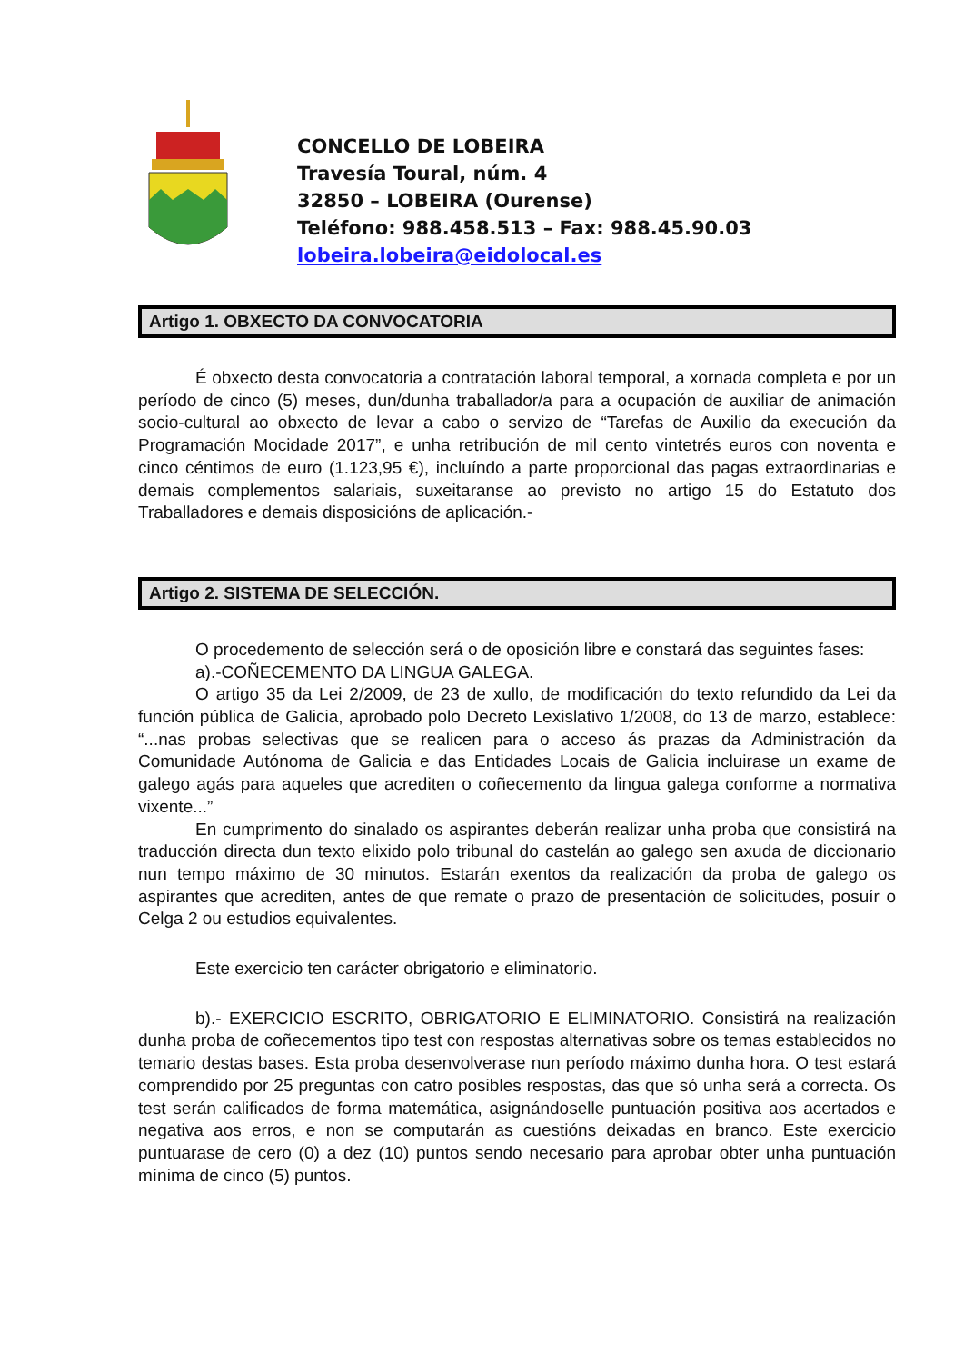CONCELLO DE LOBEIRA
Travesía Toural, núm. 4
32850 – LOBEIRA (Ourense)
Teléfono: 988.458.513 – Fax: 988.45.90.03
lobeira.lobeira@eidolocal.es
Artigo 1. OBXECTO DA CONVOCATORIA
É obxecto desta convocatoria a contratación laboral temporal, a xornada completa e por un período de cinco (5) meses, dun/dunha traballador/a para a ocupación de auxiliar de animación socio-cultural ao obxecto de levar a cabo o servizo de “Tarefas de Auxilio da execución da Programación Mocidade 2017”, e unha retribución de mil cento vintetrés euros con noventa e cinco céntimos de euro (1.123,95 €), incluíndo a parte proporcional das pagas extraordinarias e demais complementos salariais, suxeitaranse ao previsto no artigo 15 do Estatuto dos Traballadores e demais disposicións de aplicación.-
Artigo 2. SISTEMA DE SELECCIÓN.
O procedemento de selección será o de oposición libre e constará das seguintes fases:
a).-COÑECEMENTO DA LINGUA GALEGA.
O artigo 35 da Lei 2/2009, de 23 de xullo, de modificación do texto refundido da Lei da función pública de Galicia, aprobado polo Decreto Lexislativo 1/2008, do 13 de marzo, establece: “...nas probas selectivas que se realicen para o acceso ás prazas da Administración da Comunidade Autónoma de Galicia e das Entidades Locais de Galicia incluirase un exame de galego agás para aqueles que acrediten o coñecemento da lingua galega conforme a normativa vixente...”
En cumprimento do sinalado os aspirantes deberán realizar unha proba que consistirá na traducción directa dun texto elixido polo tribunal do castelán ao galego sen axuda de diccionario nun tempo máximo de 30 minutos. Estarán exentos da realización da proba de galego os aspirantes que acrediten, antes de que remate o prazo de presentación de solicitudes, posuír o Celga 2 ou estudios equivalentes.
Este exercicio ten carácter obrigatorio e eliminatorio.
b).- EXERCICIO ESCRITO, OBRIGATORIO E ELIMINATORIO. Consistirá na realización dunha proba de coñecementos tipo test con respostas alternativas sobre os temas establecidos no temario destas bases. Esta proba desenvolverase nun período máximo dunha hora. O test estará comprendido por 25 preguntas con catro posibles respostas, das que só unha será a correcta. Os test serán calificados de forma matemática, asignándoselle puntuación positiva aos acertados e negativa aos erros, e non se computarán as cuestións deixadas en branco. Este exercicio puntuarase de cero (0) a dez (10) puntos sendo necesario para aprobar obter unha puntuación mínima de cinco (5) puntos.